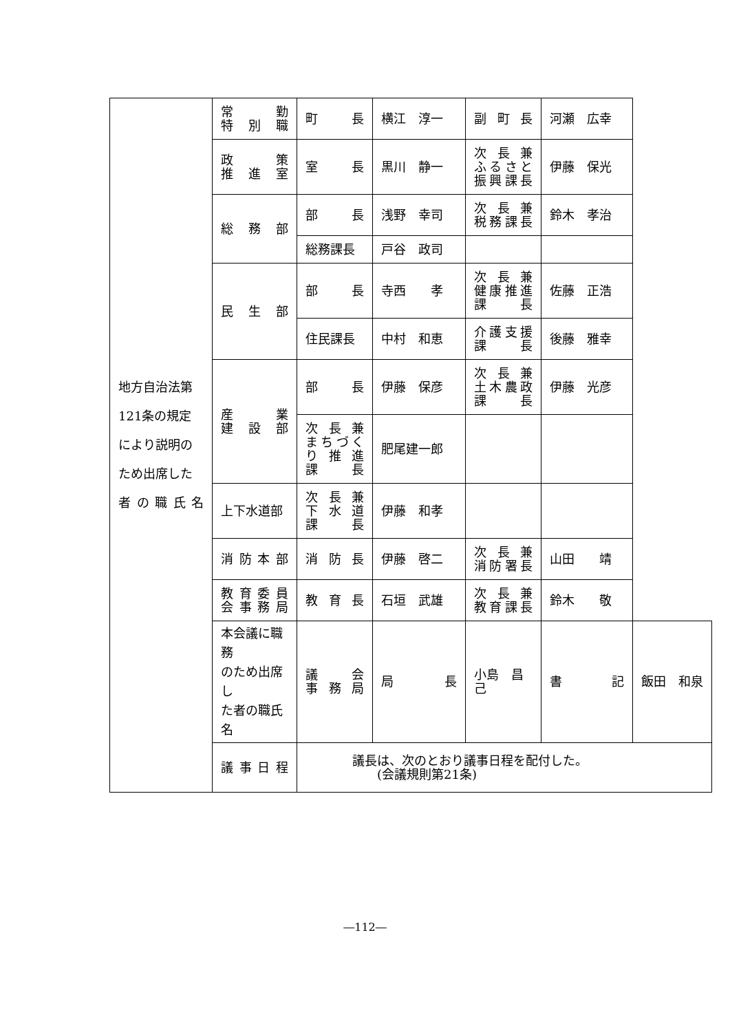| 地方自治法第 121条の規定 により説明の ため出席した 者の職氏名 | 常勤 特別職 | 町長 | 横江 淳一 | 副町長 | 河瀬 広幸 | |
| | 政策 推進室 | 室長 | 黒川 静一 | 次長兼 ふるさと 振興課長 | 伊藤 保光 | |
| | 総務部 | 部長 | 浅野 幸司 | 次長兼 税務課長 | 鈴木 孝治 | |
| | | 総務課長 | 戸谷 政司 | | | |
| | 民生部 | 部長 | 寺西 孝 | 次長兼 健康推進 課長 | 佐藤 正浩 | |
| | | 住民課長 | 中村 和恵 | 介護支援 課長 | 後藤 雅幸 | |
| | 産業 建設部 | 部長 | 伊藤 保彦 | 次長兼 土木農政 課長 | 伊藤 光彦 | |
| | | 次長兼 まちづく り推進 課長 | 肥尾建一郎 | | | |
| | 上下水道部 | 次長兼 下水道 課長 | 伊藤 和孝 | | | |
| | 消防本部 | 消防長 | 伊藤 啓二 | 次長兼 消防署長 | 山田 靖 | |
| | 教育委員 会事務局 | 教育長 | 石垣 武雄 | 次長兼 教育課長 | 鈴木 敬 | |
| | 本会議に職務 のため出席し た者の職氏名 | 議会 事務局 | 局長 | 小島 昌己 | 書記 | 飯田 和泉 |
| | 議事日程 | 議長は、次のとおり議事日程を配付した。 (会議規則第21条) | | | | |
―112―